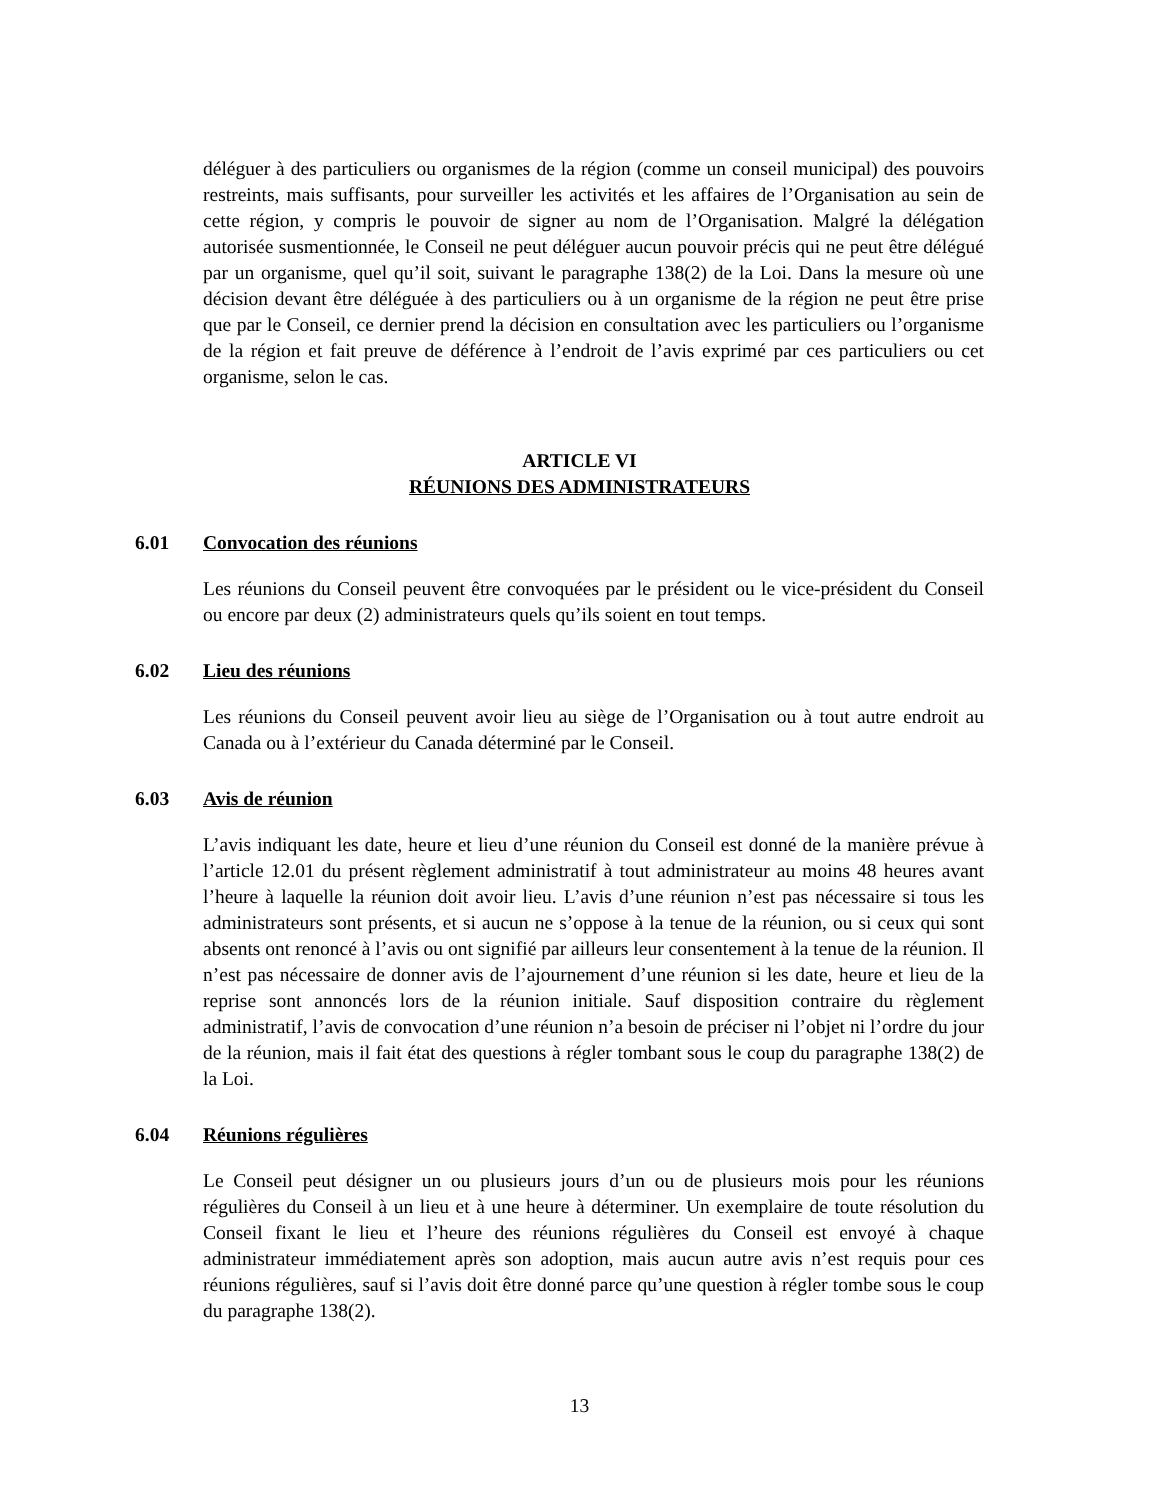déléguer à des particuliers ou organismes de la région (comme un conseil municipal) des pouvoirs restreints, mais suffisants, pour surveiller les activités et les affaires de l’Organisation au sein de cette région, y compris le pouvoir de signer au nom de l’Organisation. Malgré la délégation autorisée susmentionnée, le Conseil ne peut déléguer aucun pouvoir précis qui ne peut être délégué par un organisme, quel qu’il soit, suivant le paragraphe 138(2) de la Loi. Dans la mesure où une décision devant être déléguée à des particuliers ou à un organisme de la région ne peut être prise que par le Conseil, ce dernier prend la décision en consultation avec les particuliers ou l’organisme de la région et fait preuve de déférence à l’endroit de l’avis exprimé par ces particuliers ou cet organisme, selon le cas.
ARTICLE VI
RÉUNIONS DES ADMINISTRATEURS
6.01 Convocation des réunions
Les réunions du Conseil peuvent être convoquées par le président ou le vice-président du Conseil ou encore par deux (2) administrateurs quels qu’ils soient en tout temps.
6.02 Lieu des réunions
Les réunions du Conseil peuvent avoir lieu au siège de l’Organisation ou à tout autre endroit au Canada ou à l’extérieur du Canada déterminé par le Conseil.
6.03 Avis de réunion
L’avis indiquant les date, heure et lieu d’une réunion du Conseil est donné de la manière prévue à l’article 12.01 du présent règlement administratif à tout administrateur au moins 48 heures avant l’heure à laquelle la réunion doit avoir lieu. L’avis d’une réunion n’est pas nécessaire si tous les administrateurs sont présents, et si aucun ne s’oppose à la tenue de la réunion, ou si ceux qui sont absents ont renoncé à l’avis ou ont signifié par ailleurs leur consentement à la tenue de la réunion. Il n’est pas nécessaire de donner avis de l’ajournement d’une réunion si les date, heure et lieu de la reprise sont annoncés lors de la réunion initiale. Sauf disposition contraire du règlement administratif, l’avis de convocation d’une réunion n’a besoin de préciser ni l’objet ni l’ordre du jour de la réunion, mais il fait état des questions à régler tombant sous le coup du paragraphe 138(2) de la Loi.
6.04 Réunions régulières
Le Conseil peut désigner un ou plusieurs jours d’un ou de plusieurs mois pour les réunions régulières du Conseil à un lieu et à une heure à déterminer. Un exemplaire de toute résolution du Conseil fixant le lieu et l’heure des réunions régulières du Conseil est envoyé à chaque administrateur immédiatement après son adoption, mais aucun autre avis n’est requis pour ces réunions régulières, sauf si l’avis doit être donné parce qu’une question à régler tombe sous le coup du paragraphe 138(2).
13